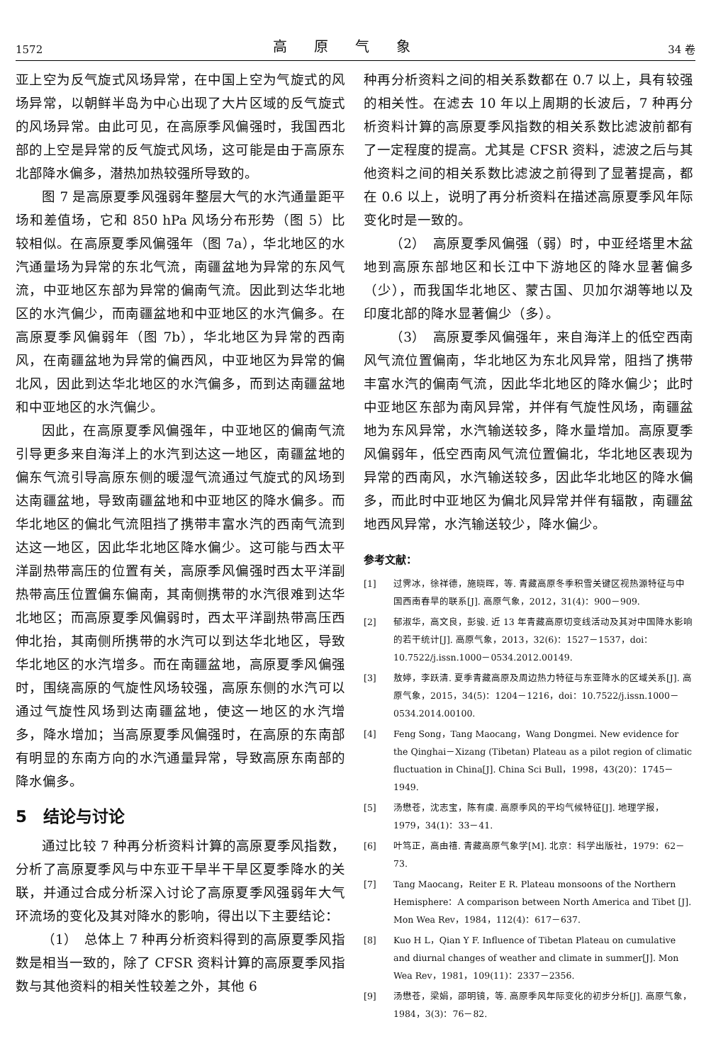1572 高原气象 34 卷
亚上空为反气旋式风场异常，在中国上空为气旋式的风场异常，以朝鲜半岛为中心出现了大片区域的反气旋式的风场异常。由此可见，在高原季风偏强时，我国西北部的上空是异常的反气旋式风场，这可能是由于高原东北部降水偏多，潜热加热较强所导致的。
图 7 是高原夏季风强弱年整层大气的水汽通量距平场和差值场，它和 850 hPa 风场分布形势（图 5）比较相似。在高原夏季风偏强年（图 7a），华北地区的水汽通量场为异常的东北气流，南疆盆地为异常的东风气流，中亚地区东部为异常的偏南气流。因此到达华北地区的水汽偏少，而南疆盆地和中亚地区的水汽偏多。在高原夏季风偏弱年（图 7b），华北地区为异常的西南风，在南疆盆地为异常的偏西风，中亚地区为异常的偏北风，因此到达华北地区的水汽偏多，而到达南疆盆地和中亚地区的水汽偏少。
因此，在高原夏季风偏强年，中亚地区的偏南气流引导更多来自海洋上的水汽到达这一地区，南疆盆地的偏东气流引导高原东侧的暖湿气流通过气旋式的风场到达南疆盆地，导致南疆盆地和中亚地区的降水偏多。而华北地区的偏北气流阻挡了携带丰富水汽的西南气流到达这一地区，因此华北地区降水偏少。这可能与西太平洋副热带高压的位置有关，高原季风偏强时西太平洋副热带高压位置偏东偏南，其南侧携带的水汽很难到达华北地区；而高原夏季风偏弱时，西太平洋副热带高压西伸北抬，其南侧所携带的水汽可以到达华北地区，导致华北地区的水汽增多。而在南疆盆地，高原夏季风偏强时，围绕高原的气旋性风场较强，高原东侧的水汽可以通过气旋性风场到达南疆盆地，使这一地区的水汽增多，降水增加；当高原夏季风偏强时，在高原的东南部有明显的东南方向的水汽通量异常，导致高原东南部的降水偏多。
5　结论与讨论
通过比较 7 种再分析资料计算的高原夏季风指数，分析了高原夏季风与中东亚干旱半干旱区夏季降水的关联，并通过合成分析深入讨论了高原夏季风强弱年大气环流场的变化及其对降水的影响，得出以下主要结论：
（1）　总体上 7 种再分析资料得到的高原夏季风指数是相当一致的，除了 CFSR 资料计算的高原夏季风指数与其他资料的相关性较差之外，其他 6
种再分析资料之间的相关系数都在 0.7 以上，具有较强的相关性。在滤去 10 年以上周期的长波后，7 种再分析资料计算的高原夏季风指数的相关系数比滤波前都有了一定程度的提高。尤其是 CFSR 资料，滤波之后与其他资料之间的相关系数比滤波之前得到了显著提高，都在 0.6 以上，说明了再分析资料在描述高原夏季风年际变化时是一致的。
（2）　高原夏季风偏强（弱）时，中亚经塔里木盆地到高原东部地区和长江中下游地区的降水显著偏多（少），而我国华北地区、蒙古国、贝加尔湖等地以及印度北部的降水显著偏少（多）。
（3）　高原夏季风偏强年，来自海洋上的低空西南风气流位置偏南，华北地区为东北风异常，阻挡了携带丰富水汽的偏南气流，因此华北地区的降水偏少；此时中亚地区东部为南风异常，并伴有气旋性风场，南疆盆地为东风异常，水汽输送较多，降水量增加。高原夏季风偏弱年，低空西南风气流位置偏北，华北地区表现为异常的西南风，水汽输送较多，因此华北地区的降水偏多，而此时中亚地区为偏北风异常并伴有辐散，南疆盆地西风异常，水汽输送较少，降水偏少。
参考文献：
[1] 过霁冰，徐祥德，施晓晖，等. 青藏高原冬季积雪关键区视热源特征与中国西南春旱的联系[J]. 高原气象，2012，31(4)：900－909.
[2] 郁淑华，高文良，彭骏. 近 13 年青藏高原切变线活动及其对中国降水影响的若干统计[J]. 高原气象，2013，32(6)：1527－1537，doi：10.7522/j.issn.1000－0534.2012.00149.
[3] 敖婷，李跃清. 夏季青藏高原及周边热力特征与东亚降水的区域关系[J]. 高原气象，2015，34(5)：1204－1216，doi：10.7522/j.issn.1000－0534.2014.00100.
[4] Feng Song，Tang Maocang，Wang Dongmei. New evidence for the Qinghai－Xizang (Tibetan) Plateau as a pilot region of climatic fluctuation in China[J]. China Sci Bull，1998，43(20)：1745－1949.
[5] 汤懋苍，沈志宝，陈有虞. 高原季风的平均气候特征[J]. 地理学报，1979，34(1)：33－41.
[6] 叶笃正，高由禧. 青藏高原气象学[M]. 北京：科学出版社，1979：62－73.
[7] Tang Maocang，Reiter E R. Plateau monsoons of the Northern Hemisphere：A comparison between North America and Tibet [J]. Mon Wea Rev，1984，112(4)：617－637.
[8] Kuo H L，Qian Y F. Influence of Tibetan Plateau on cumulative and diurnal changes of weather and climate in summer[J]. Mon Wea Rev，1981，109(11)：2337－2356.
[9] 汤懋苍，梁娟，邵明镜，等. 高原季风年际变化的初步分析[J]. 高原气象，1984，3(3)：76－82.